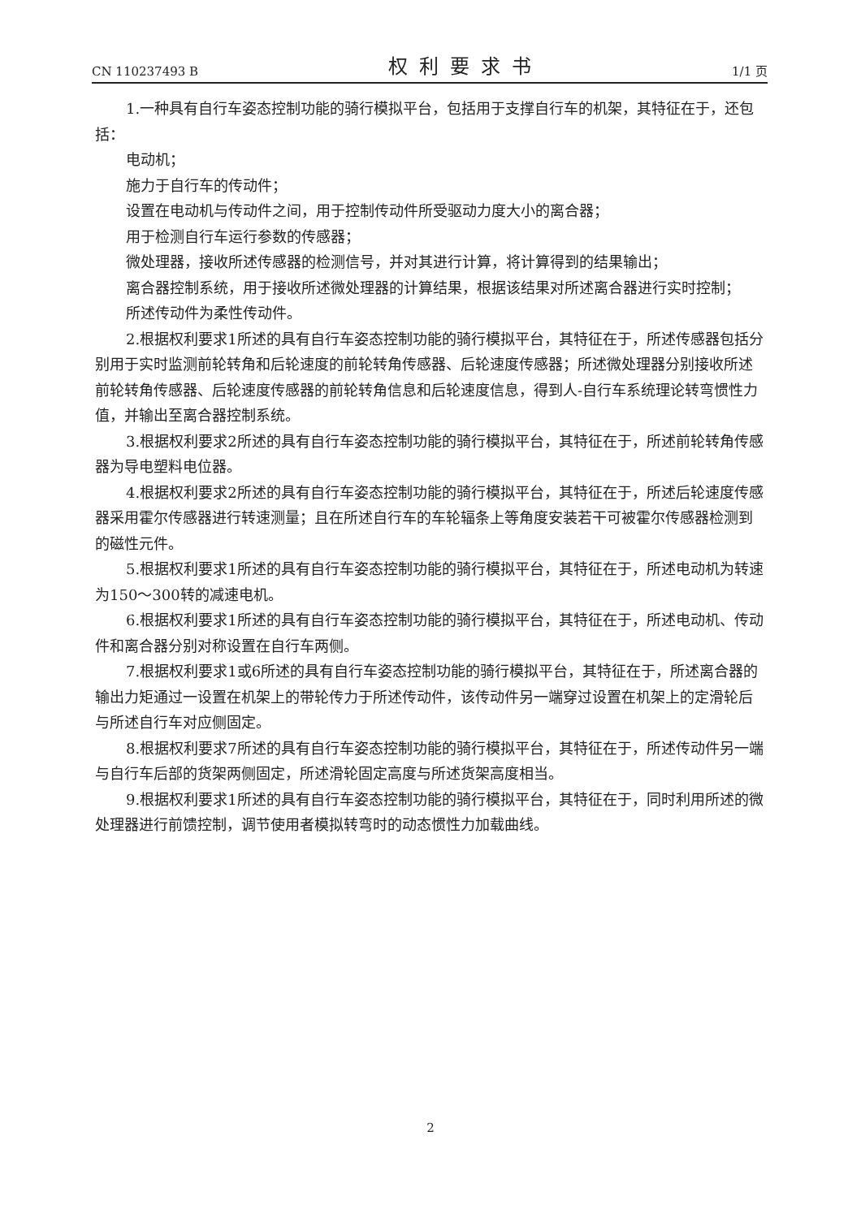CN 110237493 B 权利要求书 1/1 页
1.一种具有自行车姿态控制功能的骑行模拟平台，包括用于支撑自行车的机架，其特征在于，还包括：
电动机；
施力于自行车的传动件；
设置在电动机与传动件之间，用于控制传动件所受驱动力度大小的离合器；
用于检测自行车运行参数的传感器；
微处理器，接收所述传感器的检测信号，并对其进行计算，将计算得到的结果输出；
离合器控制系统，用于接收所述微处理器的计算结果，根据该结果对所述离合器进行实时控制；
所述传动件为柔性传动件。
2.根据权利要求1所述的具有自行车姿态控制功能的骑行模拟平台，其特征在于，所述传感器包括分别用于实时监测前轮转角和后轮速度的前轮转角传感器、后轮速度传感器；所述微处理器分别接收所述前轮转角传感器、后轮速度传感器的前轮转角信息和后轮速度信息，得到人-自行车系统理论转弯惯性力值，并输出至离合器控制系统。
3.根据权利要求2所述的具有自行车姿态控制功能的骑行模拟平台，其特征在于，所述前轮转角传感器为导电塑料电位器。
4.根据权利要求2所述的具有自行车姿态控制功能的骑行模拟平台，其特征在于，所述后轮速度传感器采用霍尔传感器进行转速测量；且在所述自行车的车轮辐条上等角度安装若干可被霍尔传感器检测到的磁性元件。
5.根据权利要求1所述的具有自行车姿态控制功能的骑行模拟平台，其特征在于，所述电动机为转速为150～300转的减速电机。
6.根据权利要求1所述的具有自行车姿态控制功能的骑行模拟平台，其特征在于，所述电动机、传动件和离合器分别对称设置在自行车两侧。
7.根据权利要求1或6所述的具有自行车姿态控制功能的骑行模拟平台，其特征在于，所述离合器的输出力矩通过一设置在机架上的带轮传力于所述传动件，该传动件另一端穿过设置在机架上的定滑轮后与所述自行车对应侧固定。
8.根据权利要求7所述的具有自行车姿态控制功能的骑行模拟平台，其特征在于，所述传动件另一端与自行车后部的货架两侧固定，所述滑轮固定高度与所述货架高度相当。
9.根据权利要求1所述的具有自行车姿态控制功能的骑行模拟平台，其特征在于，同时利用所述的微处理器进行前馈控制，调节使用者模拟转弯时的动态惯性力加载曲线。
2